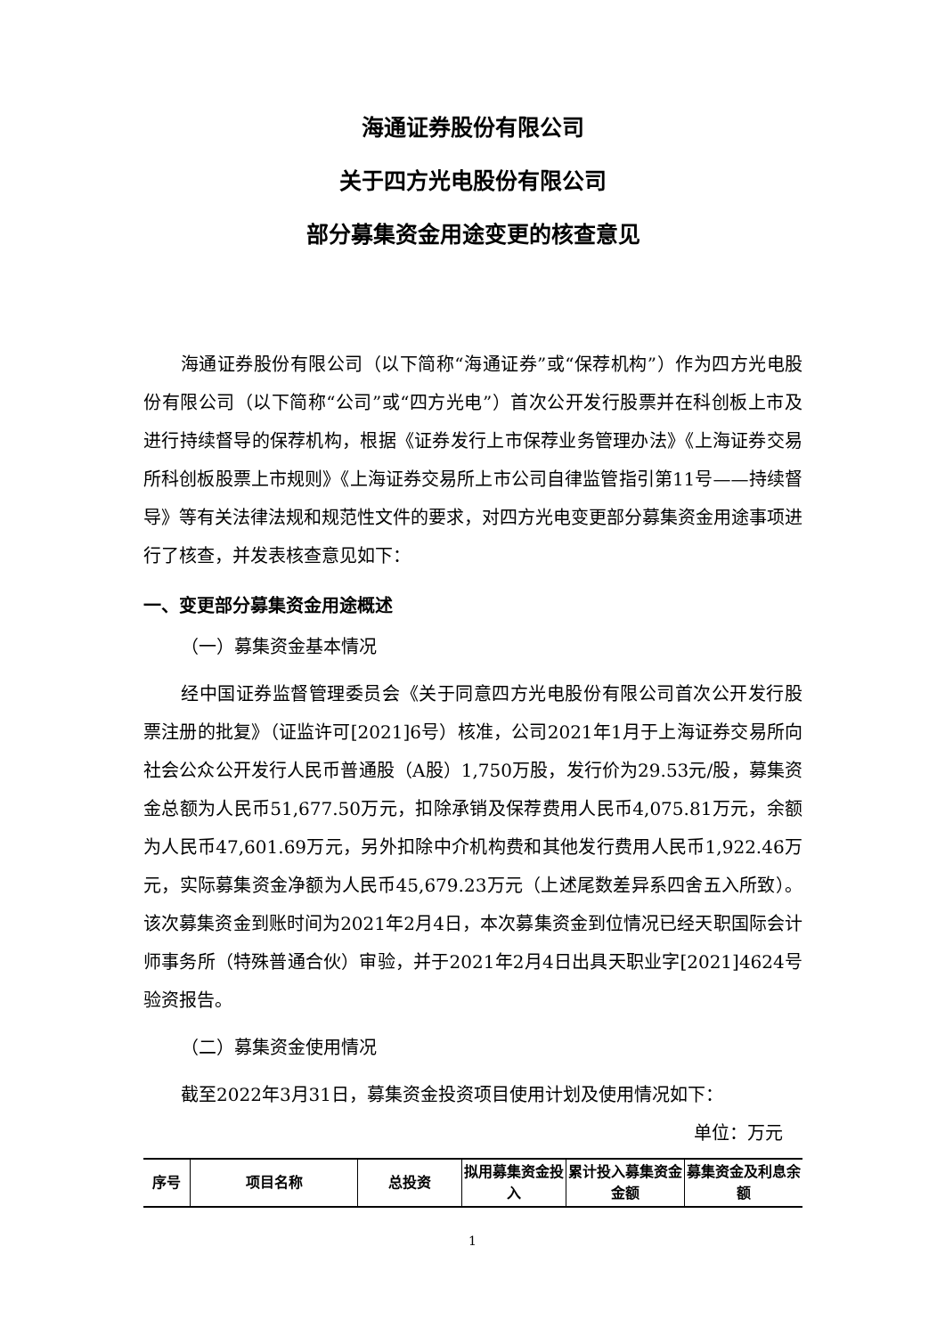海通证券股份有限公司
关于四方光电股份有限公司
部分募集资金用途变更的核查意见
海通证券股份有限公司（以下简称“海通证券”或“保荐机构”）作为四方光电股份有限公司（以下简称“公司”或“四方光电”）首次公开发行股票并在科创板上市及进行持续督导的保荐机构，根据《证券发行上市保荐业务管理办法》《上海证券交易所科创板股票上市规则》《上海证券交易所上市公司自律监管指引第11号——持续督导》等有关法律法规和规范性文件的要求，对四方光电变更部分募集资金用途事项进行了核查，并发表核查意见如下：
一、变更部分募集资金用途概述
（一）募集资金基本情况
经中国证券监督管理委员会《关于同意四方光电股份有限公司首次公开发行股票注册的批复》（证监许可[2021]6号）核准，公司2021年1月于上海证券交易所向社会公众公开发行人民币普通股（A股）1,750万股，发行价为29.53元/股，募集资金总额为人民币51,677.50万元，扣除承销及保荐费用人民币4,075.81万元，余额为人民币47,601.69万元，另外扣除中介机构费和其他发行费用人民币1,922.46万元，实际募集资金净额为人民币45,679.23万元（上述尾数差异系四舍五入所致）。该次募集资金到账时间为2021年2月4日，本次募集资金到位情况已经天职国际会计师事务所（特殊普通合伙）审验，并于2021年2月4日出具天职业字[2021]4624号验资报告。
（二）募集资金使用情况
截至2022年3月31日，募集资金投资项目使用计划及使用情况如下：
单位：万元
| 序号 | 项目名称 | 总投资 | 拟用募集资金投入 | 累计投入募集资金金额 | 募集资金及利息余额 |
| --- | --- | --- | --- | --- | --- |
1